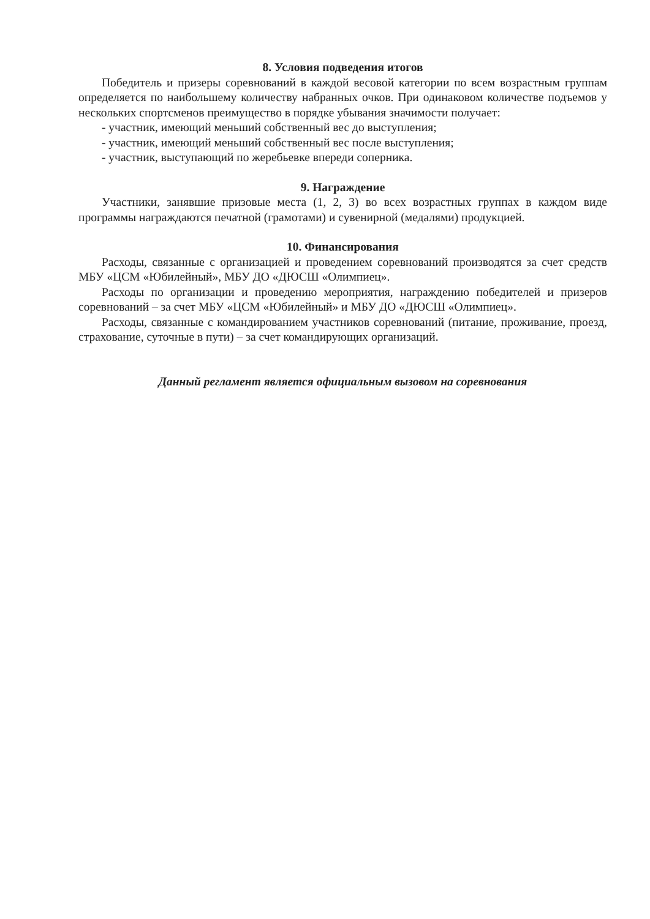8. Условия подведения итогов
Победитель и призеры соревнований в каждой весовой категории по всем возрастным группам определяется по наибольшему количеству набранных очков. При одинаковом количестве подъемов у нескольких спортсменов преимущество в порядке убывания значимости получает:
- участник, имеющий меньший собственный вес до выступления;
- участник, имеющий меньший собственный вес после выступления;
- участник, выступающий по жеребьевке впереди соперника.
9. Награждение
Участники, занявшие призовые места (1, 2, 3) во всех возрастных группах в каждом виде программы награждаются печатной (грамотами) и сувенирной (медалями) продукцией.
10. Финансирования
Расходы, связанные с организацией и проведением соревнований производятся за счет средств МБУ «ЦСМ «Юбилейный», МБУ ДО «ДЮСШ «Олимпиец».
Расходы по организации и проведению мероприятия, награждению победителей и призеров соревнований – за счет МБУ «ЦСМ «Юбилейный» и МБУ ДО «ДЮСШ «Олимпиец».
Расходы, связанные с командированием участников соревнований (питание, проживание, проезд, страхование, суточные в пути) – за счет командирующих организаций.
Данный регламент является официальным вызовом на соревнования